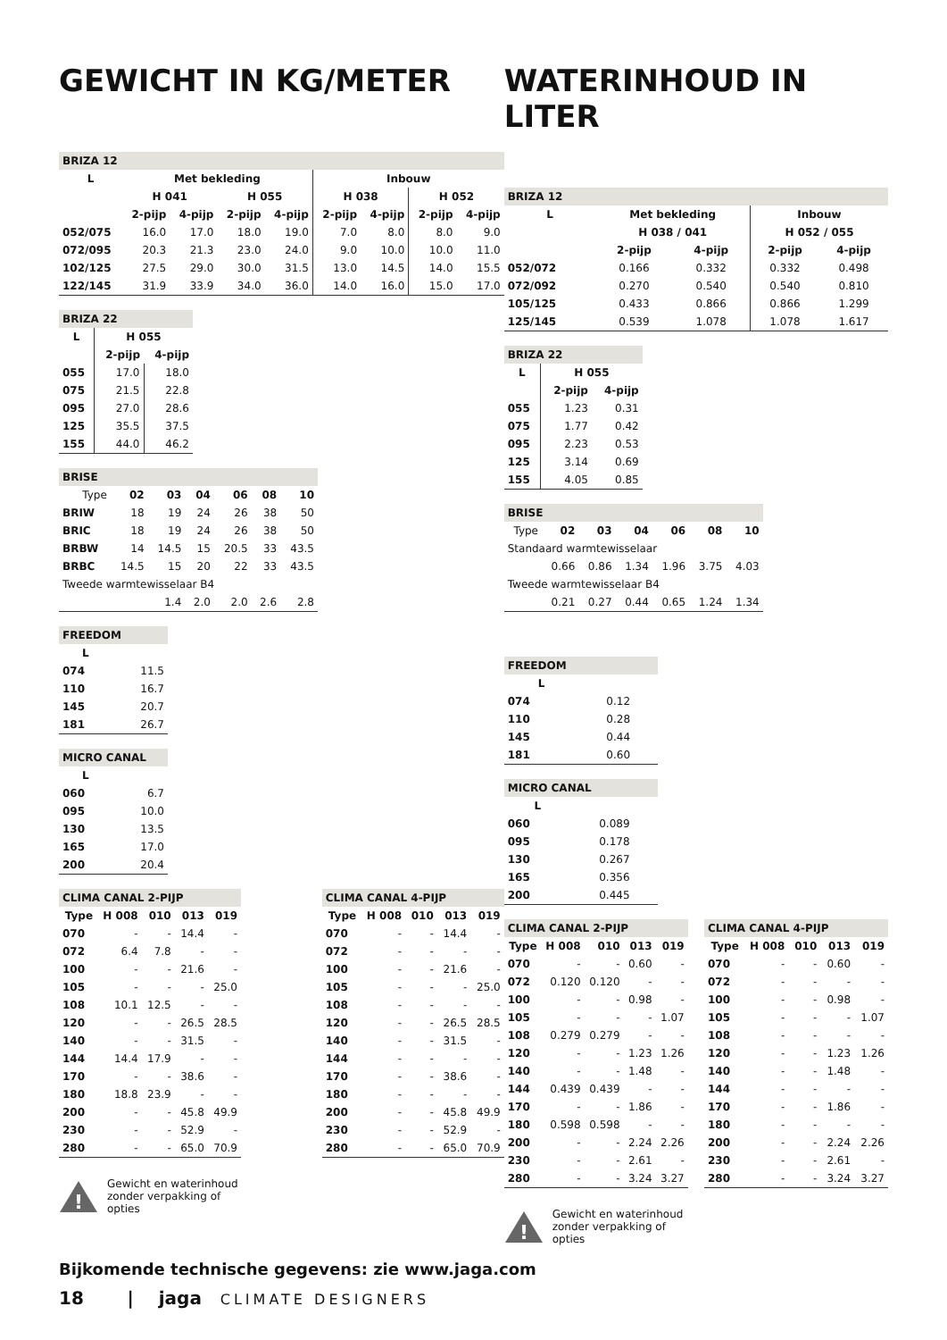GEWICHT IN KG/METER
| BRIZA 12 | | | | | | | | |
| L | Met bekleding | | | | Inbouw | | | |
| | H 041 | | H 055 | | H 038 | | H 052 | |
| | 2-pijp | 4-pijp | 2-pijp | 4-pijp | 2-pijp | 4-pijp | 2-pijp | 4-pijp |
| 052/075 | 16.0 | 17.0 | 18.0 | 19.0 | 7.0 | 8.0 | 8.0 | 9.0 |
| 072/095 | 20.3 | 21.3 | 23.0 | 24.0 | 9.0 | 10.0 | 10.0 | 11.0 |
| 102/125 | 27.5 | 29.0 | 30.0 | 31.5 | 13.0 | 14.5 | 14.0 | 15.5 |
| 122/145 | 31.9 | 33.9 | 34.0 | 36.0 | 14.0 | 16.0 | 15.0 | 17.0 |
| BRIZA 22 | | |
| L | H 055 | |
| | 2-pijp | 4-pijp |
| 055 | 17.0 | 18.0 |
| 075 | 21.5 | 22.8 |
| 095 | 27.0 | 28.6 |
| 125 | 35.5 | 37.5 |
| 155 | 44.0 | 46.2 |
| BRISE | | | | | | |
| Type | 02 | 03 | 04 | 06 | 08 | 10 |
| BRIW | 18 | 19 | 24 | 26 | 38 | 50 |
| BRIC | 18 | 19 | 24 | 26 | 38 | 50 |
| BRBW | 14 | 14.5 | 15 | 20.5 | 33 | 43.5 |
| BRBC | 14.5 | 15 | 20 | 22 | 33 | 43.5 |
| Tweede warmtewisselaar B4 | | | | | | |
| | | 1.4 | 2.0 | 2.0 | 2.6 | 2.8 |
| FREEDOM | |
| L | |
| 074 | 11.5 |
| 110 | 16.7 |
| 145 | 20.7 |
| 181 | 26.7 |
| MICRO CANAL | |
| L | |
| 060 | 6.7 |
| 095 | 10.0 |
| 130 | 13.5 |
| 165 | 17.0 |
| 200 | 20.4 |
| CLIMA CANAL 2-PIJP | | | | |
| Type | H 008 | 010 | 013 | 019 |
| 070 | - | - | 14.4 | - |
| 072 | 6.4 | 7.8 | - | - |
| 100 | - | - | 21.6 | - |
| 105 | - | - | - | 25.0 |
| 108 | 10.1 | 12.5 | - | - |
| 120 | - | - | 26.5 | 28.5 |
| 140 | - | - | 31.5 | - |
| 144 | 14.4 | 17.9 | - | - |
| 170 | - | - | 38.6 | - |
| 180 | 18.8 | 23.9 | - | - |
| 200 | - | - | 45.8 | 49.9 |
| 230 | - | - | 52.9 | - |
| 280 | - | - | 65.0 | 70.9 |
| CLIMA CANAL 4-PIJP | | | | |
| Type | H 008 | 010 | 013 | 019 |
| 070 | - | - | 14.4 | - |
| 072 | - | - | - | - |
| 100 | - | - | 21.6 | - |
| 105 | - | - | - | 25.0 |
| 108 | - | - | - | - |
| 120 | - | - | 26.5 | 28.5 |
| 140 | - | - | 31.5 | - |
| 144 | - | - | - | - |
| 170 | - | - | 38.6 | - |
| 180 | - | - | - | - |
| 200 | - | - | 45.8 | 49.9 |
| 230 | - | - | 52.9 | - |
| 280 | - | - | 65.0 | 70.9 |
!
Gewicht en waterinhoud
zonder verpakking of
opties
WATERINHOUD IN LITER
| BRIZA 12 | | | | |
| L | Met bekleding | | Inbouw | |
| | H 038 / 041 | | H 052 / 055 | |
| | 2-pijp | 4-pijp | 2-pijp | 4-pijp |
| 052/072 | 0.166 | 0.332 | 0.332 | 0.498 |
| 072/092 | 0.270 | 0.540 | 0.540 | 0.810 |
| 105/125 | 0.433 | 0.866 | 0.866 | 1.299 |
| 125/145 | 0.539 | 1.078 | 1.078 | 1.617 |
| BRIZA 22 | | |
| L | H 055 | |
| | 2-pijp | 4-pijp |
| 055 | 1.23 | 0.31 |
| 075 | 1.77 | 0.42 |
| 095 | 2.23 | 0.53 |
| 125 | 3.14 | 0.69 |
| 155 | 4.05 | 0.85 |
| BRISE | | | | | | |
| Type | 02 | 03 | 04 | 06 | 08 | 10 |
| Standaard warmtewisselaar | | | | | | |
| | 0.66 | 0.86 | 1.34 | 1.96 | 3.75 | 4.03 |
| Tweede warmtewisselaar B4 | | | | | | |
| | 0.21 | 0.27 | 0.44 | 0.65 | 1.24 | 1.34 |
| FREEDOM | |
| L | |
| 074 | 0.12 |
| 110 | 0.28 |
| 145 | 0.44 |
| 181 | 0.60 |
| MICRO CANAL | |
| L | |
| 060 | 0.089 |
| 095 | 0.178 |
| 130 | 0.267 |
| 165 | 0.356 |
| 200 | 0.445 |
| CLIMA CANAL 2-PIJP | | | | |
| Type | H 008 | 010 | 013 | 019 |
| 070 | - | - | 0.60 | - |
| 072 | 0.120 | 0.120 | - | - |
| 100 | - | - | 0.98 | - |
| 105 | - | - | - | 1.07 |
| 108 | 0.279 | 0.279 | - | - |
| 120 | - | - | 1.23 | 1.26 |
| 140 | - | - | 1.48 | - |
| 144 | 0.439 | 0.439 | - | - |
| 170 | - | - | 1.86 | - |
| 180 | 0.598 | 0.598 | - | - |
| 200 | - | - | 2.24 | 2.26 |
| 230 | - | - | 2.61 | - |
| 280 | - | - | 3.24 | 3.27 |
| CLIMA CANAL 4-PIJP | | | | |
| Type | H 008 | 010 | 013 | 019 |
| 070 | - | - | 0.60 | - |
| 072 | - | - | - | - |
| 100 | - | - | 0.98 | - |
| 105 | - | - | - | 1.07 |
| 108 | - | - | - | - |
| 120 | - | - | 1.23 | 1.26 |
| 140 | - | - | 1.48 | - |
| 144 | - | - | - | - |
| 170 | - | - | 1.86 | - |
| 180 | - | - | - | - |
| 200 | - | - | 2.24 | 2.26 |
| 230 | - | - | 2.61 | - |
| 280 | - | - | 3.24 | 3.27 |
!
Gewicht en waterinhoud
zonder verpakking of
opties
Bijkomende technische gegevens: zie www.jaga.com
18 | jaga CLIMATE DESIGNERS